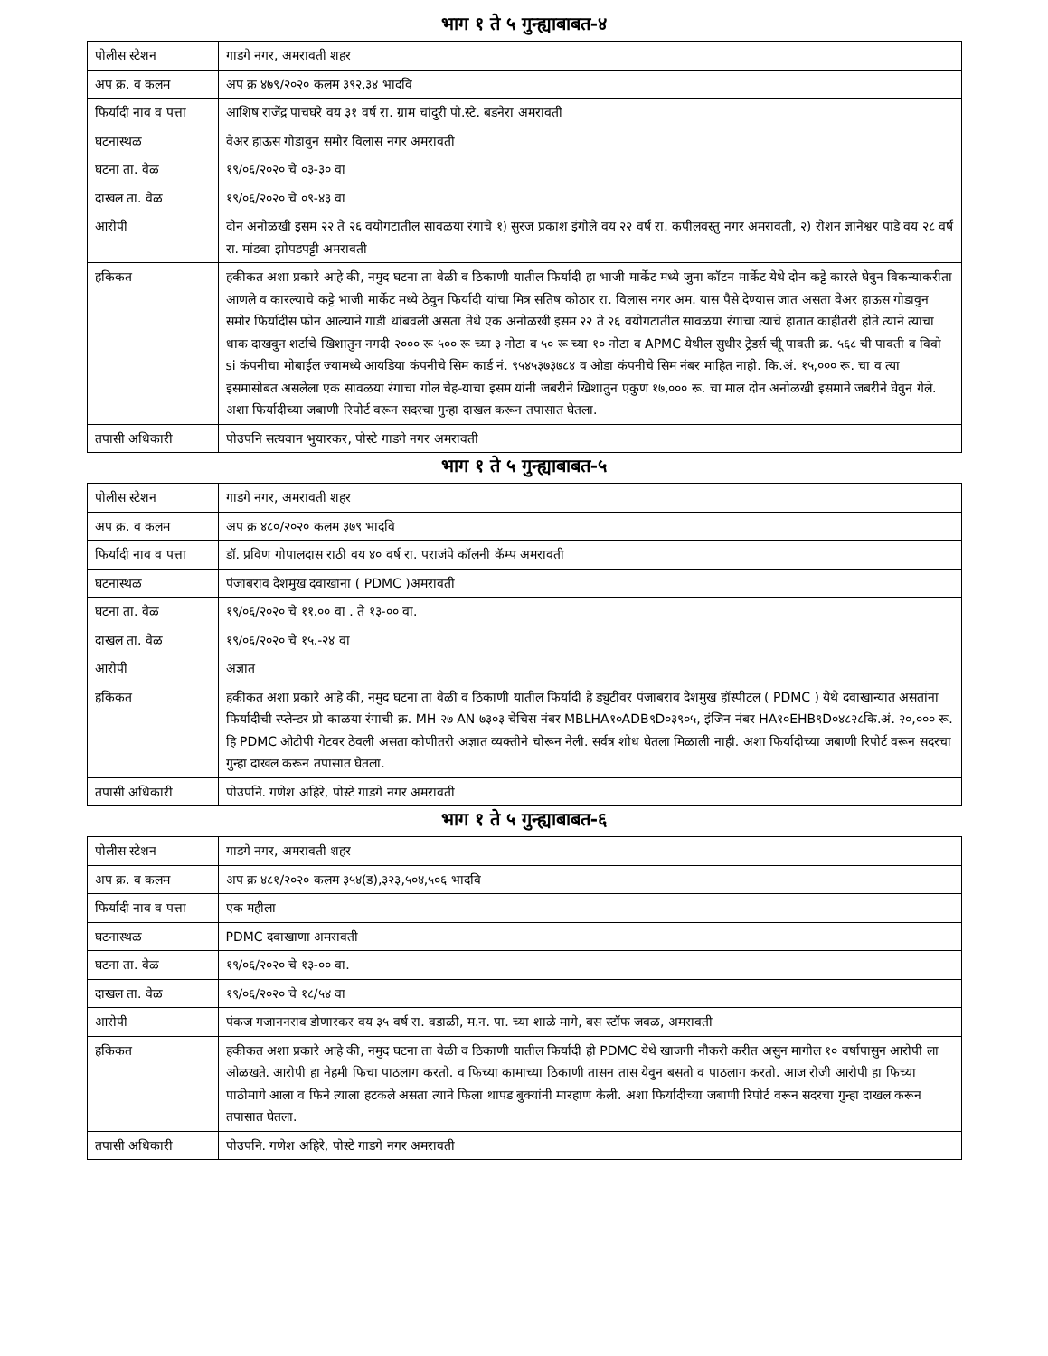भाग १ ते ५ गुन्ह्याबाबत-४
| पोलीस स्टेशन | गाडगे नगर, अमरावती शहर |
| अप क्र. व कलम | अप क्र ४७९/२०२० कलम ३९२,३४ भादवि |
| फिर्यादी नाव व पत्ता | आशिष राजेंद्र पाचघरे वय ३१ वर्ष रा. ग्राम चांदुरी पो.स्टे. बडनेरा अमरावती |
| घटनास्थळ | वेअर हाऊस गोडावुन समोर विलास नगर अमरावती |
| घटना ता. वेळ | १९/०६/२०२० चे ०३-३० वा |
| दाखल ता. वेळ | १९/०६/२०२० चे ०९-४३ वा |
| आरोपी | दोन अनोळखी इसम २२ ते २६ वयोगटातील सावळया रंगाचे १) सुरज प्रकाश इंगोले वय २२ वर्ष रा. कपीलवस्तु नगर अमरावती, २) रोशन ज्ञानेश्वर पांडे वय २८ वर्ष रा. मांडवा झोपडपट्टी अमरावती |
| हकिकत | हकीकत अशा प्रकारे आहे की, नमुद घटना ता वेळी व ठिकाणी यातील फिर्यादी हा भाजी मार्केट मध्ये जुना कॉटन मार्केट येथे दोन कट्टे कारले घेवुन विकन्याकरीता आणले व कारल्याचे कट्टे भाजी मार्केट मध्ये ठेवुन फिर्यादी यांचा मित्र सतिष कोठार रा. विलास नगर अम. यास पैसे देण्यास जात असता वेअर हाऊस गोडावुन समोर फिर्यादीस फोन आल्याने गाडी थांबवली असता तेथे एक अनोळखी इसम २२ ते २६ वयोगटातील सावळया रंगाचा त्याचे हातात काहीतरी होते त्याने त्याचा धाक दाखवुन शर्टाचे खिशातुन नगदी २००० रू ५०० रू च्या ३ नोटा व ५० रू च्या १० नोटा व APMC येथील सुधीर ट्रेडर्स चीू पावती क्र. ५६८ ची पावती व विवो si कंपनीचा मोबाईल ज्यामध्ये आयडिया कंपनीचे सिम कार्ड नं. ९५४५३७३७८४ व ओडा कंपनीचे सिम नंबर माहित नाही. कि.अं. १५,००० रू. चा व त्या इसमासोबत असलेला एक सावळया रंगाचा गोल चेह-याचा इसम यांनी जबरीने खिशातुन एकुण १७,००० रू. चा माल दोन अनोळखी इसमाने जबरीने घेवुन गेले. अशा फिर्यादीच्या जबाणी रिपोर्ट वरून सदरचा गुन्हा दाखल करून तपासात घेतला. |
| तपासी अधिकारी | पोउपनि सत्यवान भुयारकर, पोस्टे गाडगे नगर अमरावती |
भाग १ ते ५ गुन्ह्याबाबत-५
| पोलीस स्टेशन | गाडगे नगर, अमरावती शहर |
| अप क्र. व कलम | अप क्र ४८०/२०२० कलम ३७९ भादवि |
| फिर्यादी नाव व पत्ता | डॉ. प्रविण गोपालदास राठी वय ४० वर्ष रा. पराजंपे कॉलनी कॅम्प अमरावती |
| घटनास्थळ | पंजाबराव देशमुख दवाखाना ( PDMC )अमरावती |
| घटना ता. वेळ | १९/०६/२०२० चे ११.०० वा . ते १३-०० वा. |
| दाखल ता. वेळ | १९/०६/२०२० चे १५.-२४ वा |
| आरोपी | अज्ञात |
| हकिकत | हकीकत अशा प्रकारे आहे की, नमुद घटना ता वेळी व ठिकाणी यातील फिर्यादी हे ड्युटीवर पंजाबराव देशमुख हॉस्पीटल ( PDMC ) येथे दवाखान्यात असतांना फिर्यादीची स्प्लेन्डर प्रो काळया रंगाची क्र. MH २७ AN ७३०३ चेचिस नंबर MBLHA१०ADB९D०३९०५, इंजिन नंबर HA१०EHB९D०४८२८कि.अं. २०,००० रू. हि PDMC ओटीपी गेटवर ठेवली असता कोणीतरी अज्ञात व्यक्तीने चोरून नेली. सर्वत्र शोध घेतला मिळाली नाही. अशा फिर्यादीच्या जबाणी रिपोर्ट वरून सदरचा गुन्हा दाखल करून तपासात घेतला. |
| तपासी अधिकारी | पोउपनि. गणेश अहिरे, पोस्टे गाडगे नगर अमरावती |
भाग १ ते ५ गुन्ह्याबाबत-६
| पोलीस स्टेशन | गाडगे नगर, अमरावती शहर |
| अप क्र. व कलम | अप क्र ४८१/२०२० कलम ३५४(ड),३२३,५०४,५०६ भादवि |
| फिर्यादी नाव व पत्ता | एक महीला |
| घटनास्थळ | PDMC दवाखाणा अमरावती |
| घटना ता. वेळ | १९/०६/२०२० चे १३-०० वा. |
| दाखल ता. वेळ | १९/०६/२०२० चे १८/५४ वा |
| आरोपी | पंकज गजाननराव डोणारकर वय ३५ वर्ष रा. वडाळी, म.न. पा. च्या शाळे मागे, बस स्टॉफ जवळ, अमरावती |
| हकिकत | हकीकत अशा प्रकारे आहे की, नमुद घटना ता वेळी व ठिकाणी यातील फिर्यादी ही PDMC येथे खाजगी नौकरी करीत असुन मागील १० वर्षापासुन आरोपी ला ओळखते. आरोपी हा नेहमी फिचा पाठलाग करतो. व फिच्या कामाच्या ठिकाणी तासन तास येवुन बसतो व पाठलाग करतो. आज रोजी आरोपी हा फिच्या पाठीमागे आला व फिने त्याला हटकले असता त्याने फिला थापड बुक्यांनी मारहाण केली. अशा फिर्यादीच्या जबाणी रिपोर्ट वरून सदरचा गुन्हा दाखल करून तपासात घेतला. |
| तपासी अधिकारी | पोउपनि. गणेश अहिरे, पोस्टे गाडगे नगर अमरावती |